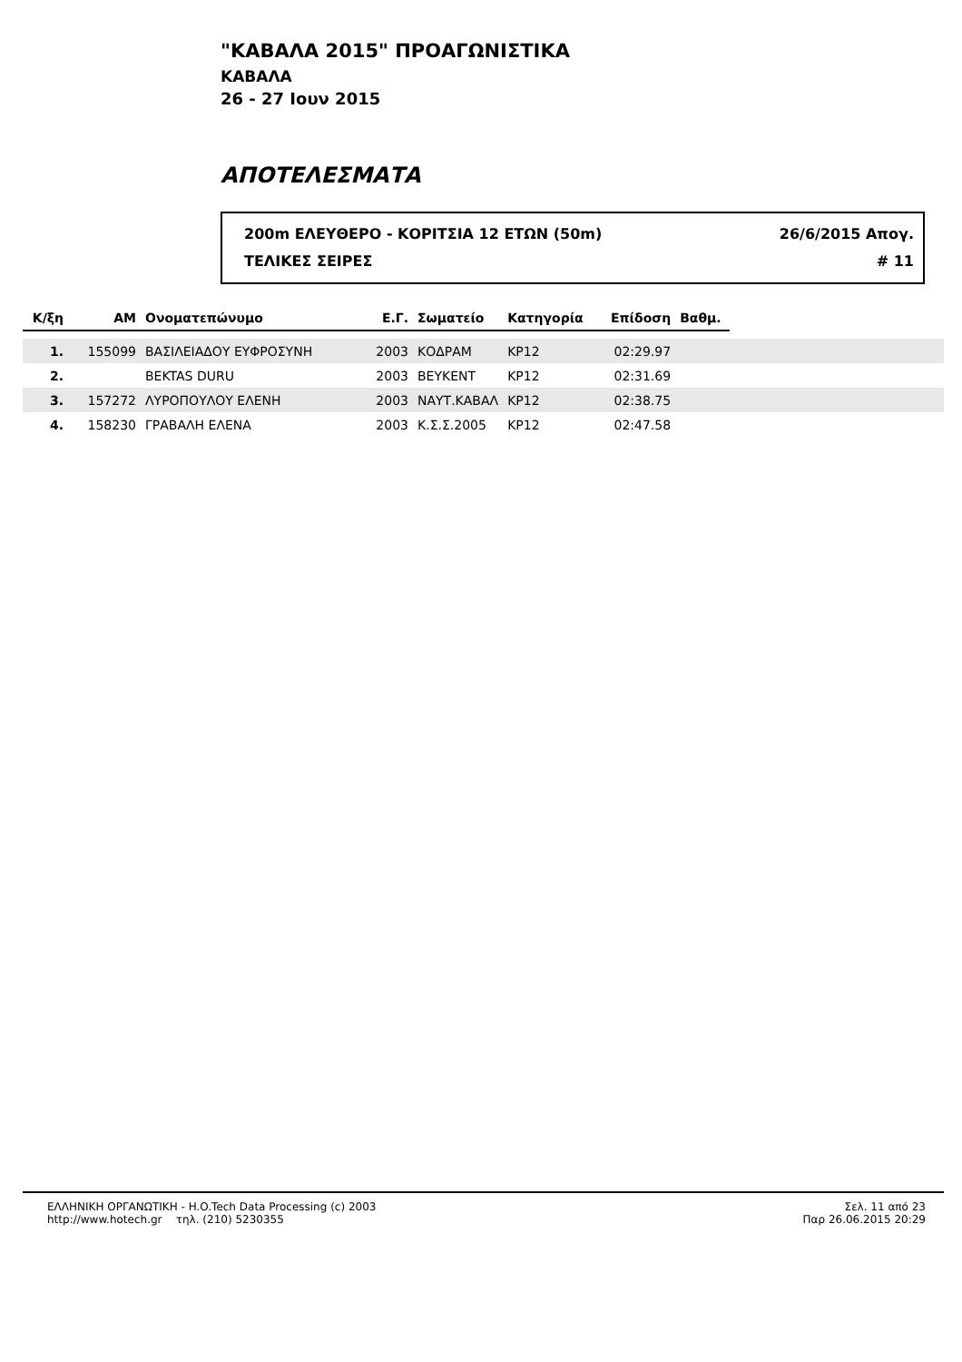"ΚΑΒΑΛΑ 2015" ΠΡΟΑΓΩΝΙΣΤΙΚΑ
ΚΑΒΑΛΑ
26 - 27 Ιουν 2015
ΑΠΟΤΕΛΕΣΜΑΤΑ
200m ΕΛΕΥΘΕΡΟ - ΚΟΡΙΤΣΙΑ 12 ΕΤΩΝ (50m) 26/6/2015 Απογ.
ΤΕΛΙΚΕΣ ΣΕΙΡΕΣ # 11
| Κ/ξη | ΑΜ | Ονοματεπώνυμο | Ε.Γ. | Σωματείο | Κατηγορία | Επίδοση | Βαθμ. | |
| --- | --- | --- | --- | --- | --- | --- | --- | --- |
| 1. | 155099 | ΒΑΣΙΛΕΙΑΔΟΥ ΕΥΦΡΟΣΥΝΗ | 2003 | ΚΟΔΡΑΜ | ΚΡ12 | 02:29.97 | | |
| 2. | | BEKTAS DURU | 2003 | ΒΕΥΚΕΝΤ | ΚΡ12 | 02:31.69 | | |
| 3. | 157272 | ΛΥΡΟΠΟΥΛΟΥ ΕΛΕΝΗ | 2003 | ΝΑΥΤ.ΚΑΒΑΛ | ΚΡ12 | 02:38.75 | | |
| 4. | 158230 | ΓΡΑΒΑΛΗ ΕΛΕΝΑ | 2003 | Κ.Σ.Σ.2005 | ΚΡ12 | 02:47.58 | | |
ΕΛΛΗΝΙΚΗ ΟΡΓΑΝΩΤΙΚΗ - H.O.Tech Data Processing (c) 2003
http://www.hotech.gr τηλ. (210) 5230355
Σελ. 11 από 23
Παρ 26.06.2015 20:29